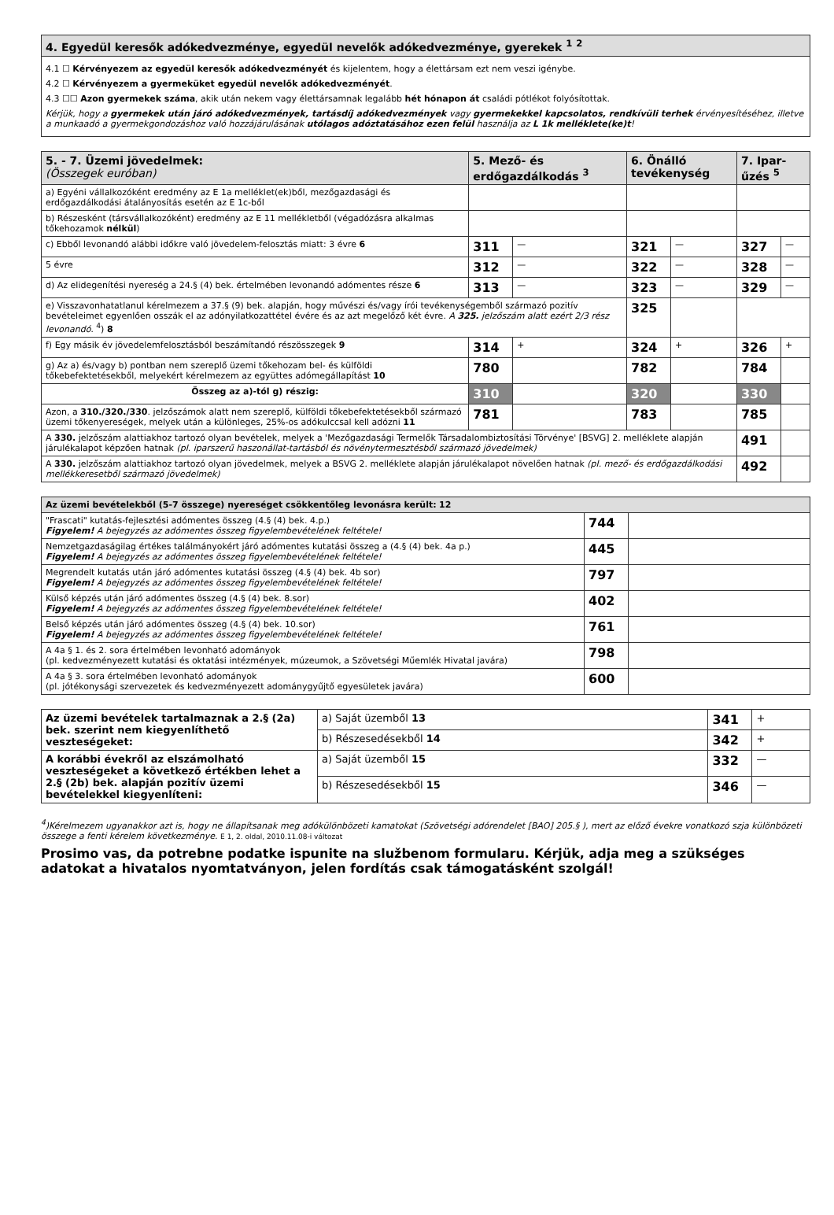| 4. Egyedül keresők adókedvezménye, egyedül nevelők adókedvezménye, gyerekek <sup>1</sup> <sup>2</sup> |
| 4.1 ☐ Kérvényezem az egyedül keresők adókedvezményét és kijelentem, hogy a élettársam ezt nem veszi igénybe. 4.2 ☐ Kérvényezem a gyermeküket egyedül nevelők adókedvezményét . 4.3 ☐☐ Azon gyermekek száma , akik után nekem vagy élettársamnak legalább hét hónapon át családi pótlékot folyósítottak. Kérjük, hogy a gyermekek után járó adókedvezmények, tartásdíj adókedvezmények vagy gyermekekkel kapcsolatos, rendkívüli terhek érvényesítéséhez, illetve a munkaadó a gyermekgondozáshoz való hozzájárulásának utólagos adóztatásához ezen felül használja az L 1k melléklete(ke)t ! |
| 5. - 7. Üzemi jövedelmek: (Összegek euróban) | 5. Mező- és erdőgazdálkodás <sup>3</sup> | | 6. Önálló tevékenység | | 7. Ipar-űzés <sup>5</sup> | |
| --- | --- | --- | --- | --- | --- | --- |
| a) Egyéni vállalkozóként eredmény az E 1a melléklet(ek)ből, mezőgazdasági és erdőgazdálkodási átalányosítás esetén az E 1c-ből | | | | | | |
| b) Részesként (társvállalkozóként) eredmény az E 11 mellékletből (végadózásra alkalmas tőkehozamok nélkül ) | | | | | | |
| c) Ebből levonandó alábbi időkre való jövedelem-felosztás miatt: 3 évre 6 | 311 | — | 321 | — | 327 | — |
| 5 évre | 312 | — | 322 | — | 328 | — |
| d) Az elidegenítési nyereség a 24.§ (4) bek. értelmében levonandó adómentes része 6 | 313 | — | 323 | — | 329 | — |
| e) Visszavonhatatlanul kérelmezem a 37.§ (9) bek. alapján, hogy művészi és/vagy írói tevékenységemből származó pozitív bevételeimet egyenlően osszák el az adónyilatkozattétel évére és az azt megelőző két évre. A 325. jelzőszám alatt ezért 2/3 rész levonandó. <sup>4</sup>) 8 | | | 325 | | | |
| f) Egy másik év jövedelemfelosztásból beszámítandó részösszegek 9 | 314 | + | 324 | + | 326 | + |
| g) Az a) és/vagy b) pontban nem szereplő üzemi tőkehozam bel- és külföldi tőkebefektetésekből, melyekért kérelmezem az együttes adómegállapítást 10 | 780 | | 782 | | 784 | |
| Összeg az a)-tól g) részig: | 310 | | 320 | | 330 | |
| Azon, a 310./320./330 . jelzőszámok alatt nem szereplő, külföldi tőkebefektetésekből származó üzemi tőkenyereségek, melyek után a különleges, 25%-os adókulccsal kell adózni 11 | 781 | | 783 | | 785 | |
| A 330. jelzőszám alattiakhoz tartozó olyan bevételek, melyek a 'Mezőgazdasági Termelők Társadalombiztosítási Törvénye' [BSVG] 2. melléklete alapján járulékalapot képzően hatnak (pl. iparszerű haszonállat-tartásból és növénytermesztésből származó jövedelmek) | | | | | 491 | |
| A 330. jelzőszám alattiakhoz tartozó olyan jövedelmek, melyek a BSVG 2. melléklete alapján járulékalapot növelően hatnak (pl. mező- és erdőgazdálkodási mellékkeresetből származó jövedelmek) | | | | | 492 | |
| Az üzemi bevételekből (5-7 összege) nyereséget csökkentőleg levonásra került: 12 | | |
| "Frascati" kutatás-fejlesztési adómentes összeg (4.§ (4) bek. 4.p.) Figyelem! A bejegyzés az adómentes összeg figyelembevételének feltétele! | 744 | |
| Nemzetgazdaságilag értékes találmányokért járó adómentes kutatási összeg a (4.§ (4) bek. 4a p.) Figyelem! A bejegyzés az adómentes összeg figyelembevételének feltétele! | 445 | |
| Megrendelt kutatás után járó adómentes kutatási összeg (4.§ (4) bek. 4b sor) Figyelem! A bejegyzés az adómentes összeg figyelembevételének feltétele! | 797 | |
| Külső képzés után járó adómentes összeg (4.§ (4) bek. 8.sor) Figyelem! A bejegyzés az adómentes összeg figyelembevételének feltétele! | 402 | |
| Belső képzés után járó adómentes összeg (4.§ (4) bek. 10.sor) Figyelem! A bejegyzés az adómentes összeg figyelembevételének feltétele! | 761 | |
| A 4a § 1. és 2. sora értelmében levonható adományok (pl. kedvezményezett kutatási és oktatási intézmények, múzeumok, a Szövetségi Műemlék Hivatal javára) | 798 | |
| A 4a § 3. sora értelmében levonható adományok (pl. jótékonysági szervezetek és kedvezményezett adománygyűjtő egyesületek javára) | 600 | |
| Az üzemi bevételek tartalmaznak a 2.§ (2a) bek. szerint nem kiegyenlíthető veszteségeket: | a) Saját üzemből 13 | 341 | + |
| | b) Részesedésekből 14 | 342 | + |
| A korábbi évekről az elszámolható veszteségeket a következő értékben lehet a 2.§ (2b) bek. alapján pozitív üzemi bevételekkel kiegyenlíteni: | a) Saját üzemből 15 | 332 | — |
| | b) Részesedésekből 15 | 346 | — |
<sup>4</sup>)Kérelmezem ugyanakkor azt is, hogy ne állapítsanak meg adókülönbözeti kamatokat (Szövetségi adórendelet [BAO] 205.§ ), mert az előző évekre vonatkozó szja különbözeti összege a fenti kérelem következménye. E 1, 2. oldal, 2010.11.08-i változat
Prosimo vas, da potrebne podatke ispunite na službenom formularu. Kérjük, adja meg a szükséges adatokat a hivatalos nyomtatványon, jelen fordítás csak támogatásként szolgál!